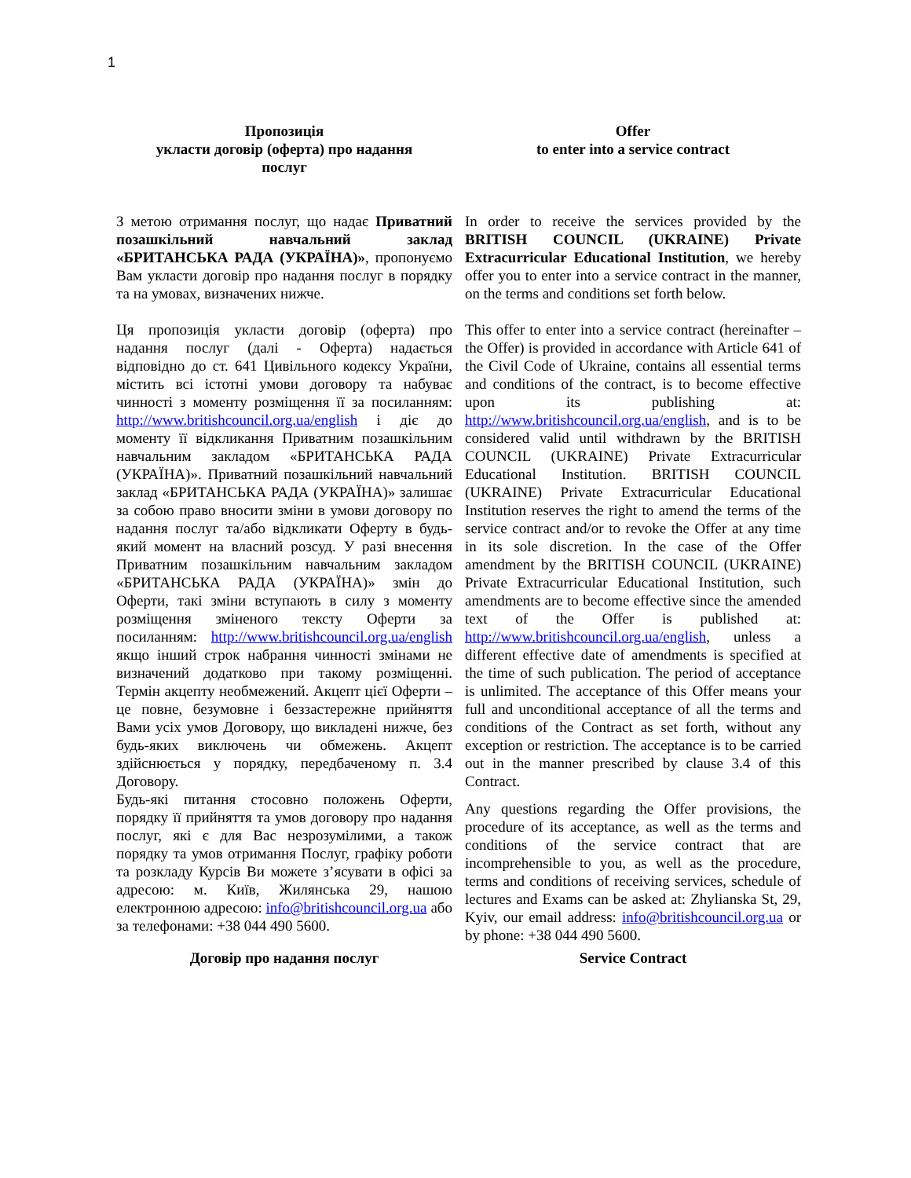1
| Пропозиція укласти договір (оферта) про надання послуг | Offer to enter into a service contract |
| З метою отримання послуг, що надає Приватний позашкільний навчальний заклад «БРИТАНСЬКА РАДА (УКРАЇНА)» , пропонуємо Вам укласти договір про надання послуг в порядку та на умовах, визначених нижче. | In order to receive the services provided by the BRITISH COUNCIL (UKRAINE) Private Extracurricular Educational Institution , we hereby offer you to enter into a service contract in the manner, on the terms and conditions set forth below. |
| Ця пропозиція укласти договір (оферта) про надання послуг (далі - Оферта) надається відповідно до ст. 641 Цивільного кодексу України, містить всі істотні умови договору та набуває чинності з моменту розміщення її за посиланням: http://www.britishcouncil.org.ua/english і діє до моменту її відкликання Приватним позашкільним навчальним закладом «БРИТАНСЬКА РАДА (УКРАЇНА)». Приватний позашкільний навчальний заклад «БРИТАНСЬКА РАДА (УКРАЇНА)» залишає за собою право вносити зміни в умови договору по надання послуг та/або відкликати Оферту в будь-який момент на власний розсуд. У разі внесення Приватним позашкільним навчальним закладом «БРИТАНСЬКА РАДА (УКРАЇНА)» змін до Оферти, такі зміни вступають в силу з моменту розміщення зміненого тексту Оферти за посиланням: http://www.britishcouncil.org.ua/english якщо інший строк набрання чинності змінами не визначений додатково при такому розміщенні. Термін акцепту необмежений. Акцепт цієї Оферти – це повне, безумовне і беззастережне прийняття Вами усіх умов Договору, що викладені нижче, без будь-яких виключень чи обмежень. Акцепт здійснюється у порядку, передбаченому п. 3.4 Договору. | This offer to enter into a service contract (hereinafter – the Offer) is provided in accordance with Article 641 of the Civil Code of Ukraine, contains all essential terms and conditions of the contract, is to become effective upon its publishing at: http://www.britishcouncil.org.ua/english , and is to be considered valid until withdrawn by the BRITISH COUNCIL (UKRAINE) Private Extracurricular Educational Institution. BRITISH COUNCIL (UKRAINE) Private Extracurricular Educational Institution reserves the right to amend the terms of the service contract and/or to revoke the Offer at any time in its sole discretion. In the case of the Offer amendment by the BRITISH COUNCIL (UKRAINE) Private Extracurricular Educational Institution, such amendments are to become effective since the amended text of the Offer is published at: http://www.britishcouncil.org.ua/english , unless a different effective date of amendments is specified at the time of such publication. The period of acceptance is unlimited. The acceptance of this Offer means your full and unconditional acceptance of all the terms and conditions of the Contract as set forth, without any exception or restriction. The acceptance is to be carried out in the manner prescribed by clause 3.4 of this Contract. |
| Будь-які питання стосовно положень Оферти, порядку її прийняття та умов договору про надання послуг, які є для Вас незрозумілими, а також порядку та умов отримання Послуг, графіку роботи та розкладу Курсів Ви можете з’ясувати в офісі за адресою: м. Київ, Жилянська 29, нашою електронною адресою: info@britishcouncil.org.ua або за телефонами: +38 044 490 5600. | Any questions regarding the Offer provisions, the procedure of its acceptance, as well as the terms and conditions of the service contract that are incomprehensible to you, as well as the procedure, terms and conditions of receiving services, schedule of lectures and Exams can be asked at: Zhylianska St, 29, Kyiv, our email address: info@britishcouncil.org.ua or by phone: +38 044 490 5600. |
| Договір про надання послуг | Service Contract |